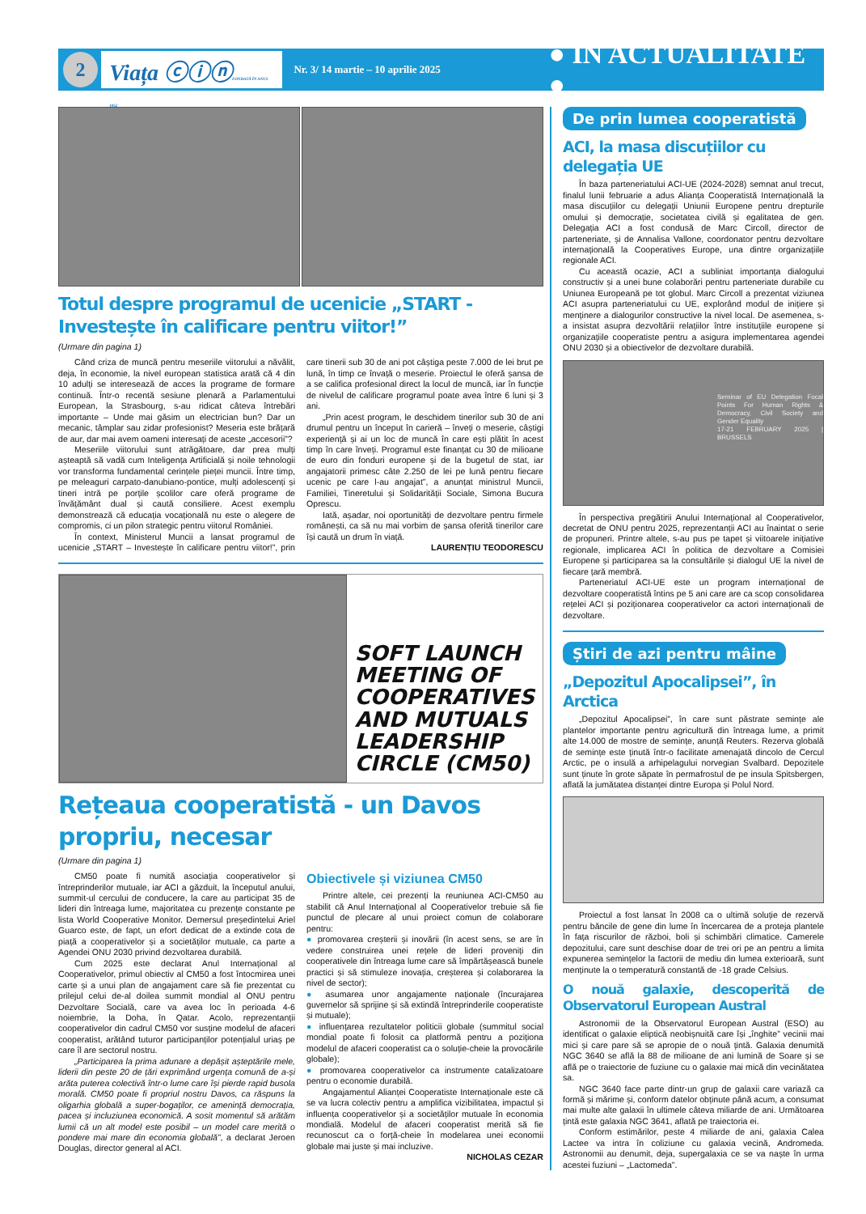2
Viața ⓒⓘⓝFONDATĂ ÎN ANUL 1952
Nr. 3/ 14 martie – 10 aprilie 2025
● ÎN ACTUALITATE ●
Totul despre programul de ucenicie „START - Investește în calificare pentru viitor!”
(Urmare din pagina 1)
Când criza de muncă pentru meseriile viitorului a năvălit, deja, în economie, la nivel european statistica arată că 4 din 10 adulți se interesează de acces la programe de formare continuă. Într-o recentă sesiune plenară a Parlamentului European, la Strasbourg, s-au ridicat câteva întrebări importante – Unde mai găsim un electrician bun? Dar un mecanic, tâmplar sau zidar profesionist? Meseria este brățară de aur, dar mai avem oameni interesați de aceste „accesorii”?
Meseriile viitorului sunt atrăgătoare, dar prea mulți așteaptă să vadă cum Inteligența Artificială și noile tehnologii vor transforma fundamental cerințele pieței muncii. Între timp, pe meleaguri carpato-danubiano-pontice, mulți adolescenți și tineri intră pe porțile școlilor care oferă programe de învățământ dual și caută consiliere. Acest exemplu demonstrează că educația vocațională nu este o alegere de compromis, ci un pilon strategic pentru viitorul României.
În context, Ministerul Muncii a lansat programul de ucenicie „START – Investește în calificare pentru viitor!”, prin care tinerii sub 30 de ani pot câștiga peste 7.000 de lei brut pe lună, în timp ce învață o meserie. Proiectul le oferă șansa de a se califica profesional direct la locul de muncă, iar în funcție de nivelul de calificare programul poate avea între 6 luni și 3 ani.
„Prin acest program, le deschidem tinerilor sub 30 de ani drumul pentru un început în carieră – înveți o meserie, câștigi experiență și ai un loc de muncă în care ești plătit în acest timp în care înveți. Programul este finanțat cu 30 de milioane de euro din fonduri europene și de la bugetul de stat, iar angajatorii primesc câte 2.250 de lei pe lună pentru fiecare ucenic pe care l-au angajat”, a anunțat ministrul Muncii, Familiei, Tineretului și Solidarității Sociale, Simona Bucura Oprescu.
Iată, așadar, noi oportunități de dezvoltare pentru firmele românești, ca să nu mai vorbim de șansa oferită tinerilor care își caută un drum în viață.
LAURENȚIU TEODORESCU
SOFT LAUNCH MEETING OF COOPERATIVES AND MUTUALS LEADERSHIP CIRCLE (CM50)
Rețeaua cooperatistă - un Davos propriu, necesar
(Urmare din pagina 1)
CM50 poate fi numită asociația cooperativelor și întreprinderilor mutuale, iar ACI a găzduit, la începutul anului, summit-ul cercului de conducere, la care au participat 35 de lideri din întreaga lume, majoritatea cu prezențe constante pe lista World Cooperative Monitor. Demersul președintelui Ariel Guarco este, de fapt, un efort dedicat de a extinde cota de piață a cooperativelor și a societăților mutuale, ca parte a Agendei ONU 2030 privind dezvoltarea durabilă.
Cum 2025 este declarat Anul Internațional al Cooperativelor, primul obiectiv al CM50 a fost întocmirea unei carte și a unui plan de angajament care să fie prezentat cu prilejul celui de-al doilea summit mondial al ONU pentru Dezvoltare Socială, care va avea loc în perioada 4-6 noiembrie, la Doha, în Qatar. Acolo, reprezentanții cooperativelor din cadrul CM50 vor susține modelul de afaceri cooperatist, arătând tuturor participanților potențialul uriaș pe care îl are sectorul nostru.
„Participarea la prima adunare a depășit așteptările mele, liderii din peste 20 de țări exprimând urgența comună de a-și arăta puterea colectivă într-o lume care își pierde rapid busola morală. CM50 poate fi propriul nostru Davos, ca răspuns la oligarhia globală a super-bogaților, ce amenință democrația, pacea și incluziunea economică. A sosit momentul să arătăm lumii că un alt model este posibil – un model care merită o pondere mai mare din economia globală”, a declarat Jeroen Douglas, director general al ACI.
Obiectivele și viziunea CM50
Printre altele, cei prezenți la reuniunea ACI-CM50 au stabilit că Anul Internațional al Cooperativelor trebuie să fie punctul de plecare al unui proiect comun de colaborare pentru:
● promovarea creșterii și inovării (în acest sens, se are în vedere construirea unei rețele de lideri proveniți din cooperativele din întreaga lume care să împărtășească bunele practici și să stimuleze inovația, creșterea și colaborarea la nivel de sector);
● asumarea unor angajamente naționale (încurajarea guvernelor să sprijine și să extindă întreprinderile cooperatiste și mutuale);
● influențarea rezultatelor politicii globale (summitul social mondial poate fi folosit ca platformă pentru a poziționa modelul de afaceri cooperatist ca o soluție-cheie la provocările globale);
● promovarea cooperativelor ca instrumente catalizatoare pentru o economie durabilă.
Angajamentul Alianței Cooperatiste Internaționale este că se va lucra colectiv pentru a amplifica vizibilitatea, impactul și influența cooperativelor și a societăților mutuale în economia mondială. Modelul de afaceri cooperatist merită să fie recunoscut ca o forță-cheie în modelarea unei economii globale mai juste și mai incluzive.
NICHOLAS CEZAR
De prin lumea cooperatistă
ACI, la masa discuțiilor cu delegația UE
În baza parteneriatului ACI-UE (2024-2028) semnat anul trecut, finalul lunii februarie a adus Alianța Cooperatistă Internațională la masa discuțiilor cu delegații Uniunii Europene pentru drepturile omului și democrație, societatea civilă și egalitatea de gen. Delegația ACI a fost condusă de Marc Circoll, director de parteneriate, și de Annalisa Vallone, coordonator pentru dezvoltare internațională la Cooperatives Europe, una dintre organizațiile regionale ACI.
Cu această ocazie, ACI a subliniat importanța dialogului constructiv și a unei bune colaborări pentru parteneriate durabile cu Uniunea Europeană pe tot globul. Marc Circoll a prezentat viziunea ACI asupra parteneriatului cu UE, explorând modul de inițiere și menținere a dialogurilor constructive la nivel local. De asemenea, s-a insistat asupra dezvoltării relațiilor între instituțiile europene și organizațiile cooperatiste pentru a asigura implementarea agendei ONU 2030 și a obiectivelor de dezvoltare durabilă.
Seminar of EU Delegation Focal Points For Human Rights & Democracy, Civil Society and Gender Equality
17-21 FEBRUARY 2025 | BRUSSELS
În perspectiva pregătirii Anului Internațional al Cooperativelor, decretat de ONU pentru 2025, reprezentanții ACI au înaintat o serie de propuneri. Printre altele, s-au pus pe tapet și viitoarele inițiative regionale, implicarea ACI în politica de dezvoltare a Comisiei Europene și participarea sa la consultările și dialogul UE la nivel de fiecare țară membră.
Parteneriatul ACI-UE este un program internațional de dezvoltare cooperatistă întins pe 5 ani care are ca scop consolidarea rețelei ACI și poziționarea cooperativelor ca actori internaționali de dezvoltare.
Știri de azi pentru mâine
„Depozitul Apocalipsei”, în Arctica
„Depozitul Apocalipsei”, în care sunt păstrate semințe ale plantelor importante pentru agricultură din întreaga lume, a primit alte 14.000 de mostre de semințe, anunță Reuters. Rezerva globală de semințe este ținută într-o facilitate amenajată dincolo de Cercul Arctic, pe o insulă a arhipelagului norvegian Svalbard. Depozitele sunt ținute în grote săpate în permafrostul de pe insula Spitsbergen, aflată la jumătatea distanței dintre Europa și Polul Nord.
Proiectul a fost lansat în 2008 ca o ultimă soluție de rezervă pentru băncile de gene din lume în încercarea de a proteja plantele în fața riscurilor de război, boli și schimbări climatice. Camerele depozitului, care sunt deschise doar de trei ori pe an pentru a limita expunerea semințelor la factorii de mediu din lumea exterioară, sunt menținute la o temperatură constantă de -18 grade Celsius.
O nouă galaxie, descoperită de Observatorul European Austral
Astronomii de la Observatorul European Austral (ESO) au identificat o galaxie eliptică neobișnuită care își „înghite” vecinii mai mici și care pare să se apropie de o nouă țintă. Galaxia denumită NGC 3640 se află la 88 de milioane de ani lumină de Soare și se află pe o traiectorie de fuziune cu o galaxie mai mică din vecinătatea sa.
NGC 3640 face parte dintr-un grup de galaxii care variază ca formă și mărime și, conform datelor obținute până acum, a consumat mai multe alte galaxii în ultimele câteva miliarde de ani. Următoarea țintă este galaxia NGC 3641, aflată pe traiectoria ei.
Conform estimărilor, peste 4 miliarde de ani, galaxia Calea Lactee va intra în coliziune cu galaxia vecină, Andromeda. Astronomii au denumit, deja, supergalaxia ce se va naște în urma acestei fuziuni – „Lactomeda”.